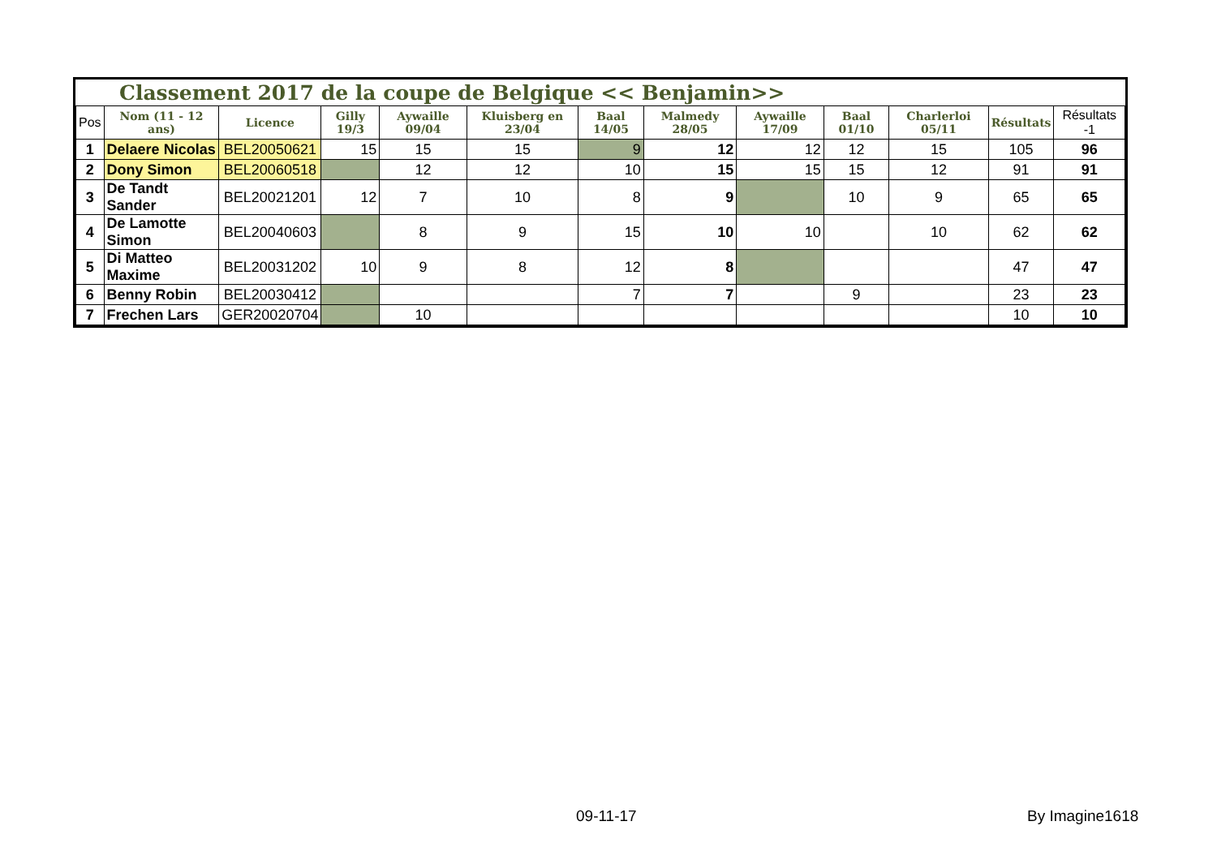Classement 2017 de la coupe de Belgique << Benjamin>>
| Pos | Nom (11 - 12 ans) | Licence | Gilly 19/3 | Aywaille 09/04 | Kluisberg en 23/04 | Baal 14/05 | Malmedy 28/05 | Aywaille 17/09 | Baal 01/10 | Charlerloi 05/11 | Résultats | Résultats -1 |
| --- | --- | --- | --- | --- | --- | --- | --- | --- | --- | --- | --- | --- |
| 1 | Delaere Nicolas | BEL20050621 | 15 | 15 | 15 | 9 | 12 | 12 | 12 | 15 | 105 | 96 |
| 2 | Dony Simon | BEL20060518 | | 12 | 12 | 10 | 15 | 15 | 15 | 12 | 91 | 91 |
| 3 | De Tandt Sander | BEL20021201 | 12 | 7 | 10 | 8 | 9 | | 10 | 9 | 65 | 65 |
| 4 | De Lamotte Simon | BEL20040603 | | 8 | 9 | 15 | 10 | 10 | | 10 | 62 | 62 |
| 5 | Di Matteo Maxime | BEL20031202 | 10 | 9 | 8 | 12 | 8 | | | | 47 | 47 |
| 6 | Benny Robin | BEL20030412 | | | | 7 | 7 | | 9 | | 23 | 23 |
| 7 | Frechen Lars | GER20020704 | | 10 | | | | | | | 10 | 10 |
09-11-17 By Imagine1618